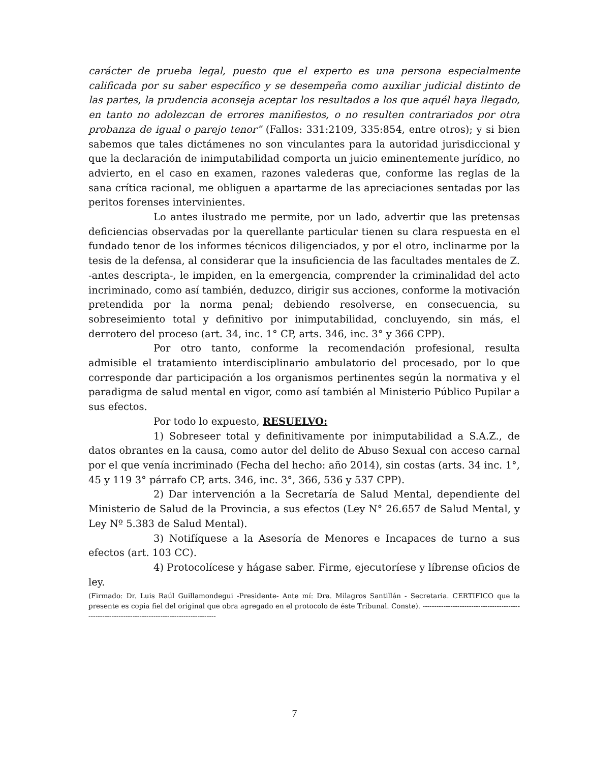carácter de prueba legal, puesto que el experto es una persona especialmente calificada por su saber específico y se desempeña como auxiliar judicial distinto de las partes, la prudencia aconseja aceptar los resultados a los que aquél haya llegado, en tanto no adolezcan de errores manifiestos, o no resulten contrariados por otra probanza de igual o parejo tenor” (Fallos: 331:2109, 335:854, entre otros); y si bien sabemos que tales dictámenes no son vinculantes para la autoridad jurisdiccional y que la declaración de inimputabilidad comporta un juicio eminentemente jurídico, no advierto, en el caso en examen, razones valederas que, conforme las reglas de la sana crítica racional, me obliguen a apartarme de las apreciaciones sentadas por las peritos forenses intervinientes.
Lo antes ilustrado me permite, por un lado, advertir que las pretensas deficiencias observadas por la querellante particular tienen su clara respuesta en el fundado tenor de los informes técnicos diligenciados, y por el otro, inclinarme por la tesis de la defensa, al considerar que la insuficiencia de las facultades mentales de Z. -antes descripta-, le impiden, en la emergencia, comprender la criminalidad del acto incriminado, como así también, deduzco, dirigir sus acciones, conforme la motivación pretendida por la norma penal; debiendo resolverse, en consecuencia, su sobreseimiento total y definitivo por inimputabilidad, concluyendo, sin más, el derrotero del proceso (art. 34, inc. 1° CP, arts. 346, inc. 3° y 366 CPP).
Por otro tanto, conforme la recomendación profesional, resulta admisible el tratamiento interdisciplinario ambulatorio del procesado, por lo que corresponde dar participación a los organismos pertinentes según la normativa y el paradigma de salud mental en vigor, como así también al Ministerio Público Pupilar a sus efectos.
Por todo lo expuesto, RESUELVO:
1) Sobreseer total y definitivamente por inimputabilidad a S.A.Z., de datos obrantes en la causa, como autor del delito de Abuso Sexual con acceso carnal por el que venía incriminado (Fecha del hecho: año 2014), sin costas (arts. 34 inc. 1°, 45 y 119 3° párrafo CP, arts. 346, inc. 3°, 366, 536 y 537 CPP).
2) Dar intervención a la Secretaría de Salud Mental, dependiente del Ministerio de Salud de la Provincia, a sus efectos (Ley N° 26.657 de Salud Mental, y Ley Nº 5.383 de Salud Mental).
3) Notifíquese a la Asesoría de Menores e Incapaces de turno a sus efectos (art. 103 CC).
4) Protocolícese y hágase saber. Firme, ejecutoríese y líbrense oficios de ley.
(Firmado: Dr. Luis Raúl Guillamondegui -Presidente- Ante mí: Dra. Milagros Santillán - Secretaria. CERTIFICO que la presente es copia fiel del original que obra agregado en el protocolo de éste Tribunal. Conste). -------------------------------------------------------------------------------------------------
7